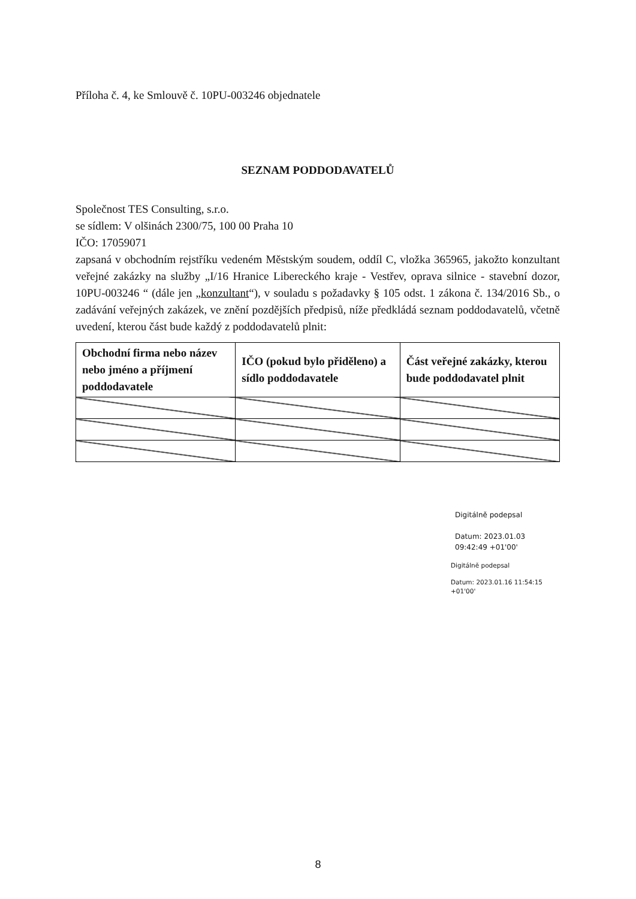Příloha č. 4, ke Smlouvě č. 10PU-003246 objednatele
SEZNAM PODDODAVATELŮ
Společnost TES Consulting, s.r.o.
se sídlem: V olšinách 2300/75, 100 00 Praha 10
IČO: 17059071
zapsaná v obchodním rejstříku vedeném Městským soudem, oddíl C, vložka 365965, jakožto konzultant veřejné zakázky na služby „I/16 Hranice Libereckého kraje - Vestřev, oprava silnice - stavební dozor, 10PU-003246 “ (dále jen „konzultant“), v souladu s požadavky § 105 odst. 1 zákona č. 134/2016 Sb., o zadávání veřejných zakázek, ve znění pozdějších předpisů, níže předkládá seznam poddodavatelů, včetně uvedení, kterou část bude každý z poddodavatelů plnit:
| Obchodní firma nebo název nebo jméno a příjmení poddodavatele | IČO (pokud bylo přiděleno) a sídlo poddodavatele | Část veřejné zakázky, kterou bude poddodavatel plnit |
| --- | --- | --- |
Digitálně podepsal
Datum: 2023.01.03
09:42:49 +01'00'
Digitálně podepsal
Datum: 2023.01.16 11:54:15
+01'00'
8